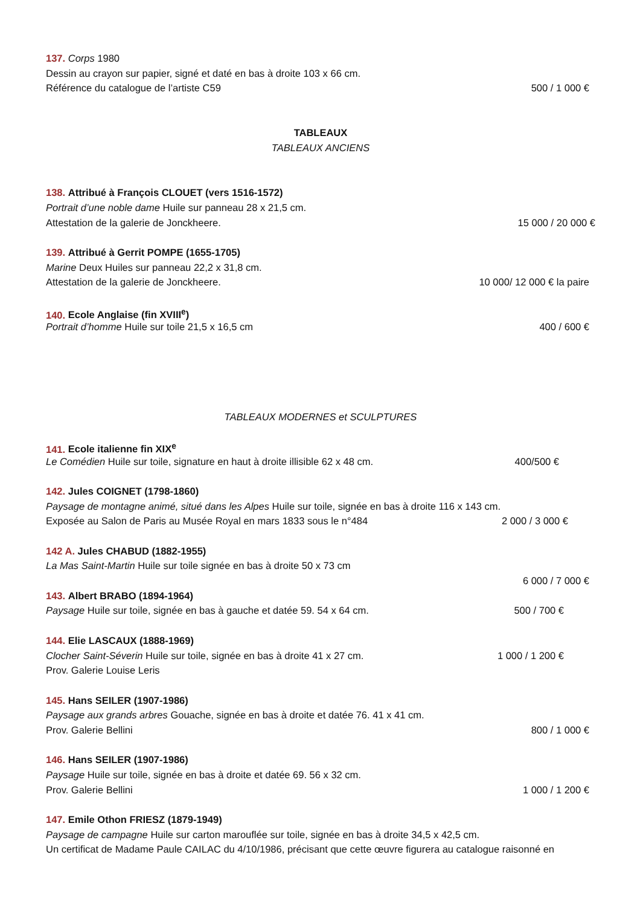137. Corps 1980
Dessin au crayon sur papier, signé et daté en bas à droite 103 x 66 cm.
Référence du catalogue de l’artiste C59 500 / 1 000 €
TABLEAUX
TABLEAUX ANCIENS
138. Attribué à François CLOUET (vers 1516-1572)
Portrait d’une noble dame Huile sur panneau 28 x 21,5 cm.
Attestation de la galerie de Jonckheere. 15 000 / 20 000 €
139. Attribué à Gerrit POMPE (1655-1705)
Marine Deux Huiles sur panneau 22,2 x 31,8 cm.
Attestation de la galerie de Jonckheere. 10 000/ 12 000 € la paire
140. Ecole Anglaise (fin XVIII<sup>e</sup>)
Portrait d’homme Huile sur toile 21,5 x 16,5 cm 400 / 600 €
TABLEAUX MODERNES et SCULPTURES
141. Ecole italienne fin XIX<sup>e</sup>
Le Comédien Huile sur toile, signature en haut à droite illisible 62 x 48 cm. 400/500 €
142. Jules COIGNET (1798-1860)
Paysage de montagne animé, situé dans les Alpes Huile sur toile, signée en bas à droite 116 x 143 cm.
Exposée au Salon de Paris au Musée Royal en mars 1833 sous le n°484 2 000 / 3 000 €
142 A. Jules CHABUD (1882-1955)
La Mas Saint-Martin Huile sur toile signée en bas à droite 50 x 73 cm
6 000 / 7 000 €
143. Albert BRABO (1894-1964)
Paysage Huile sur toile, signée en bas à gauche et datée 59. 54 x 64 cm. 500 / 700 €
144. Elie LASCAUX (1888-1969)
Clocher Saint-Séverin Huile sur toile, signée en bas à droite 41 x 27 cm. 1 000 / 1 200 €
Prov. Galerie Louise Leris
145. Hans SEILER (1907-1986)
Paysage aux grands arbres Gouache, signée en bas à droite et datée 76. 41 x 41 cm.
Prov. Galerie Bellini 800 / 1 000 €
146. Hans SEILER (1907-1986)
Paysage Huile sur toile, signée en bas à droite et datée 69. 56 x 32 cm.
Prov. Galerie Bellini 1 000 / 1 200 €
147. Emile Othon FRIESZ (1879-1949)
Paysage de campagne Huile sur carton marouflée sur toile, signée en bas à droite 34,5 x 42,5 cm.
Un certificat de Madame Paule CAILAC du 4/10/1986, précisant que cette œuvre figurera au catalogue raisonné en